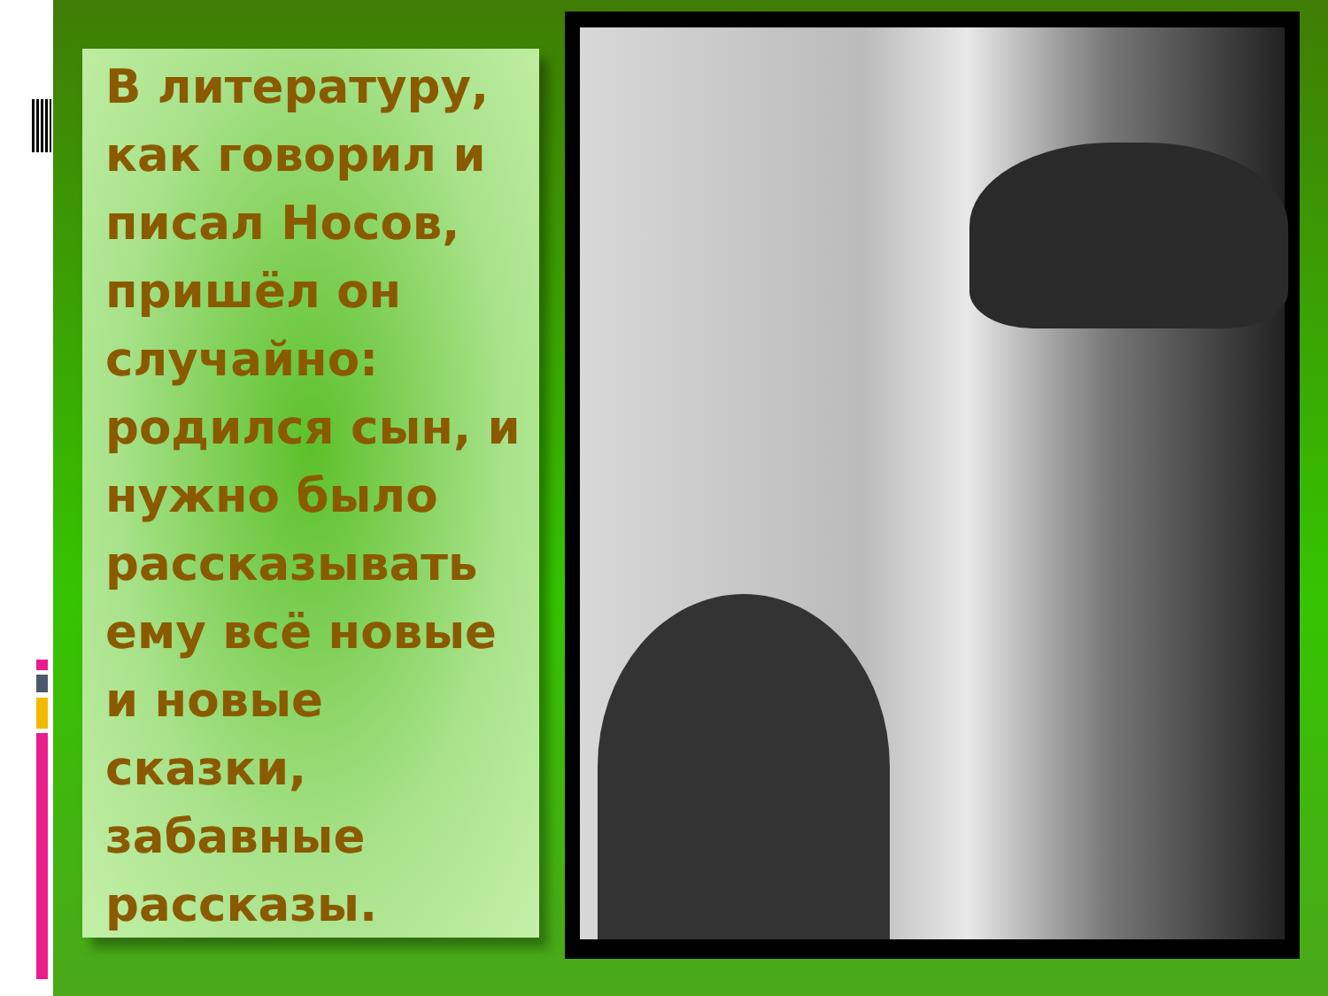В литературу, как говорил и писал Носов, пришёл он случайно: родился сын, и нужно было рассказывать ему всё новые и новые сказки, забавные рассказы.